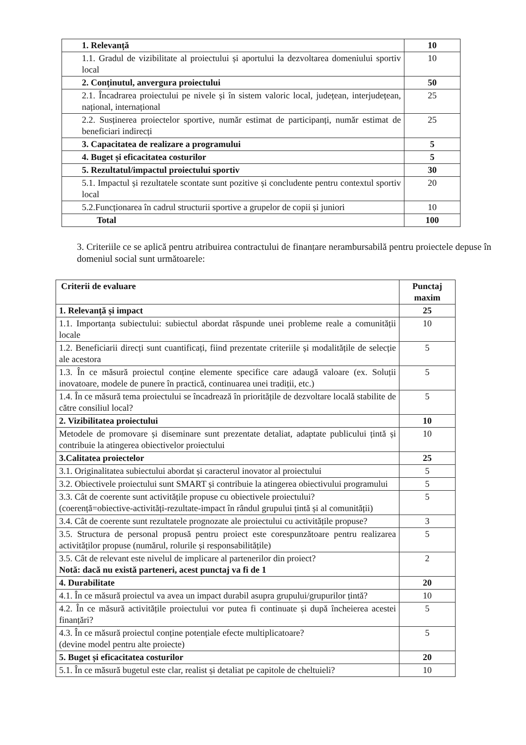| 1. Relevanță | 10 |
| 1.1. Gradul de vizibilitate al proiectului și aportului la dezvoltarea domeniului sportiv local | 10 |
| 2. Conținutul, anvergura proiectului | 50 |
| 2.1. Încadrarea proiectului pe nivele și în sistem valoric local, județean, interjudețean, național, internațional | 25 |
| 2.2. Susținerea proiectelor sportive, număr estimat de participanți, număr estimat de beneficiari indirecți | 25 |
| 3. Capacitatea de realizare a programului | 5 |
| 4. Buget și eficacitatea costurilor | 5 |
| 5. Rezultatul/impactul proiectului sportiv | 30 |
| 5.1. Impactul și rezultatele scontate sunt pozitive și concludente pentru contextul sportiv local | 20 |
| 5.2.Funcționarea în cadrul structurii sportive a grupelor de copii și juniori | 10 |
| Total | 100 |
3. Criteriile ce se aplică pentru atribuirea contractului de finanțare nerambursabilă pentru proiectele depuse în domeniul social sunt următoarele:
| Criterii de evaluare | Punctaj maxim |
| --- | --- |
| 1. Relevanță și impact | 25 |
| 1.1. Importanța subiectului: subiectul abordat răspunde unei probleme reale a comunității locale | 10 |
| 1.2. Beneficiarii direcți sunt cuantificați, fiind prezentate criteriile și modalitățile de selecție ale acestora | 5 |
| 1.3. În ce măsură proiectul conține elemente specifice care adaugă valoare (ex. Soluții inovatoare, modele de punere în practică, continuarea unei tradiții, etc.) | 5 |
| 1.4. În ce măsură tema proiectului se încadrează în prioritățile de dezvoltare locală stabilite de către consiliul local? | 5 |
| 2. Vizibilitatea proiectului | 10 |
| Metodele de promovare și diseminare sunt prezentate detaliat, adaptate publicului țintă și contribuie la atingerea obiectivelor proiectului | 10 |
| 3.Calitatea proiectelor | 25 |
| 3.1. Originalitatea subiectului abordat și caracterul inovator al proiectului | 5 |
| 3.2. Obiectivele proiectului sunt SMART și contribuie la atingerea obiectivului programului | 5 |
| 3.3. Cât de coerente sunt activitățile propuse cu obiectivele proiectului? (coerență=obiective-activități-rezultate-impact în rândul grupului țintă și al comunității) | 5 |
| 3.4. Cât de coerente sunt rezultatele prognozate ale proiectului cu activitățile propuse? | 3 |
| 3.5. Structura de personal propusă pentru proiect este corespunzătoare pentru realizarea activităților propuse (numărul, rolurile și responsabilitățile) | 5 |
| 3.5. Cât de relevant este nivelul de implicare al partenerilor din proiect? Notă: dacă nu există parteneri, acest punctaj va fi de 1 | 2 |
| 4. Durabilitate | 20 |
| 4.1. În ce măsură proiectul va avea un impact durabil asupra grupului/grupurilor țintă? | 10 |
| 4.2. În ce măsură activitățile proiectului vor putea fi continuate și după încheierea acestei finanțări? | 5 |
| 4.3. În ce măsură proiectul conține potențiale efecte multiplicatoare? (devine model pentru alte proiecte) | 5 |
| 5. Buget și eficacitatea costurilor | 20 |
| 5.1. În ce măsură bugetul este clar, realist și detaliat pe capitole de cheltuieli? | 10 |